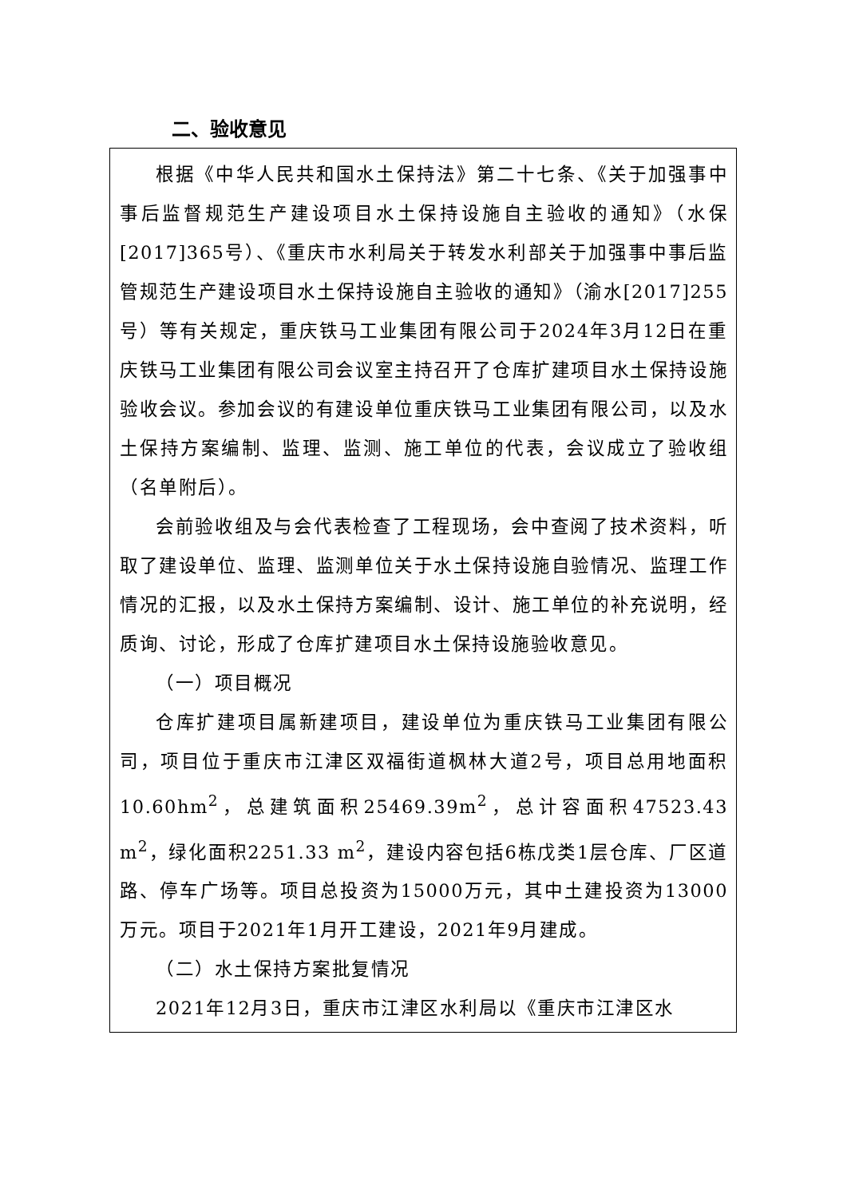二、验收意见
根据《中华人民共和国水土保持法》第二十七条、《关于加强事中事后监督规范生产建设项目水土保持设施自主验收的通知》（水保[2017]365号）、《重庆市水利局关于转发水利部关于加强事中事后监管规范生产建设项目水土保持设施自主验收的通知》（渝水[2017]255号）等有关规定，重庆铁马工业集团有限公司于2024年3月12日在重庆铁马工业集团有限公司会议室主持召开了仓库扩建项目水土保持设施验收会议。参加会议的有建设单位重庆铁马工业集团有限公司，以及水土保持方案编制、监理、监测、施工单位的代表，会议成立了验收组（名单附后）。
会前验收组及与会代表检查了工程现场，会中查阅了技术资料，听取了建设单位、监理、监测单位关于水土保持设施自验情况、监理工作情况的汇报，以及水土保持方案编制、设计、施工单位的补充说明，经质询、讨论，形成了仓库扩建项目水土保持设施验收意见。
（一）项目概况
仓库扩建项目属新建项目，建设单位为重庆铁马工业集团有限公司，项目位于重庆市江津区双福街道枫林大道2号，项目总用地面积10.60hm<sup>2</sup>，总建筑面积25469.39m<sup>2</sup>，总计容面积47523.43 m<sup>2</sup>，绿化面积2251.33 m<sup>2</sup>，建设内容包括6栋戊类1层仓库、厂区道路、停车广场等。项目总投资为15000万元，其中土建投资为13000万元。项目于2021年1月开工建设，2021年9月建成。
（二）水土保持方案批复情况
2021年12月3日，重庆市江津区水利局以《重庆市江津区水